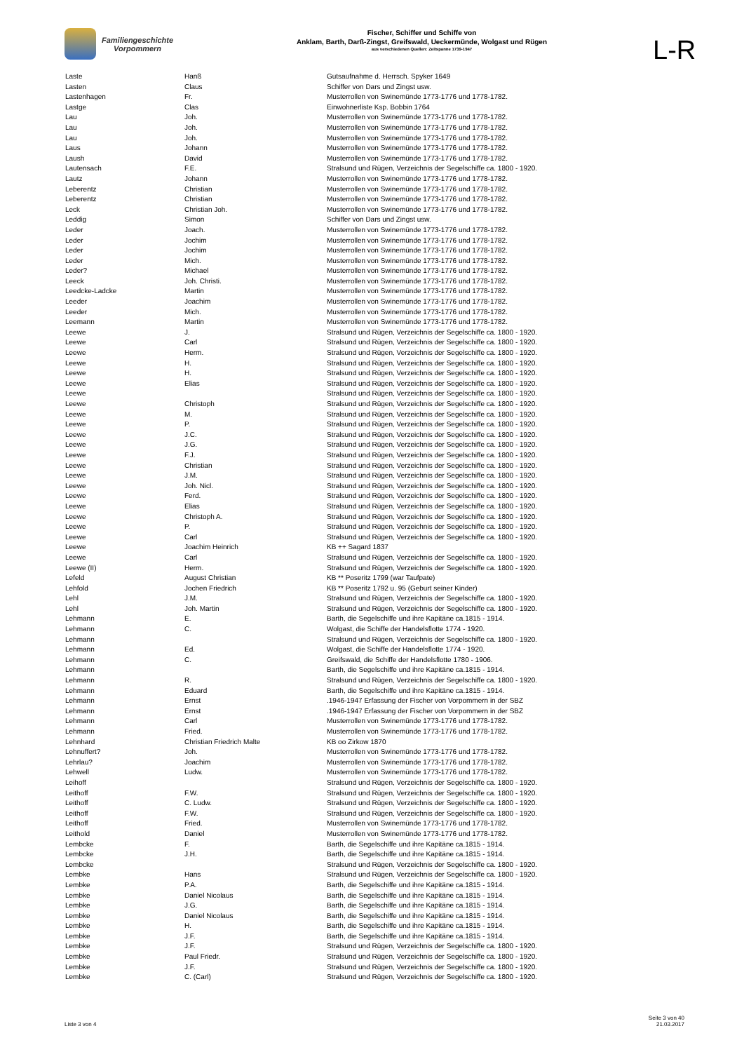Familiengeschichte
Vorpommern
Fischer, Schiffer und Schiffe von
Anklam, Barth, Darß-Zingst, Greifswald, Ueckermünde, Wolgast und Rügen
aus verschiedenen Quellen: Zeitspanne 1739-1947
L-R
| Laste | Hanß | Gutsaufnahme d. Herrsch. Spyker 1649 |
| Lasten | Claus | Schiffer von Dars und Zingst usw. |
| Lastenhagen | Fr. | Musterrollen von Swinemünde 1773-1776 und 1778-1782. |
| Lastge | Clas | Einwohnerliste Ksp. Bobbin 1764 |
| Lau | Joh. | Musterrollen von Swinemünde 1773-1776 und 1778-1782. |
| Lau | Joh. | Musterrollen von Swinemünde 1773-1776 und 1778-1782. |
| Lau | Joh. | Musterrollen von Swinemünde 1773-1776 und 1778-1782. |
| Laus | Johann | Musterrollen von Swinemünde 1773-1776 und 1778-1782. |
| Laush | David | Musterrollen von Swinemünde 1773-1776 und 1778-1782. |
| Lautensach | F.E. | Stralsund und Rügen, Verzeichnis der Segelschiffe ca. 1800 - 1920. |
| Lautz | Johann | Musterrollen von Swinemünde 1773-1776 und 1778-1782. |
| Leberentz | Christian | Musterrollen von Swinemünde 1773-1776 und 1778-1782. |
| Leberentz | Christian | Musterrollen von Swinemünde 1773-1776 und 1778-1782. |
| Leck | Christian Joh. | Musterrollen von Swinemünde 1773-1776 und 1778-1782. |
| Leddig | Simon | Schiffer von Dars und Zingst usw. |
| Leder | Joach. | Musterrollen von Swinemünde 1773-1776 und 1778-1782. |
| Leder | Jochim | Musterrollen von Swinemünde 1773-1776 und 1778-1782. |
| Leder | Jochim | Musterrollen von Swinemünde 1773-1776 und 1778-1782. |
| Leder | Mich. | Musterrollen von Swinemünde 1773-1776 und 1778-1782. |
| Leder? | Michael | Musterrollen von Swinemünde 1773-1776 und 1778-1782. |
| Leeck | Joh. Christi. | Musterrollen von Swinemünde 1773-1776 und 1778-1782. |
| Leedcke-Ladcke | Martin | Musterrollen von Swinemünde 1773-1776 und 1778-1782. |
| Leeder | Joachim | Musterrollen von Swinemünde 1773-1776 und 1778-1782. |
| Leeder | Mich. | Musterrollen von Swinemünde 1773-1776 und 1778-1782. |
| Leemann | Martin | Musterrollen von Swinemünde 1773-1776 und 1778-1782. |
| Leewe | J. | Stralsund und Rügen, Verzeichnis der Segelschiffe ca. 1800 - 1920. |
| Leewe | Carl | Stralsund und Rügen, Verzeichnis der Segelschiffe ca. 1800 - 1920. |
| Leewe | Herm. | Stralsund und Rügen, Verzeichnis der Segelschiffe ca. 1800 - 1920. |
| Leewe | H. | Stralsund und Rügen, Verzeichnis der Segelschiffe ca. 1800 - 1920. |
| Leewe | H. | Stralsund und Rügen, Verzeichnis der Segelschiffe ca. 1800 - 1920. |
| Leewe | Elias | Stralsund und Rügen, Verzeichnis der Segelschiffe ca. 1800 - 1920. |
| Leewe | | Stralsund und Rügen, Verzeichnis der Segelschiffe ca. 1800 - 1920. |
| Leewe | Christoph | Stralsund und Rügen, Verzeichnis der Segelschiffe ca. 1800 - 1920. |
| Leewe | M. | Stralsund und Rügen, Verzeichnis der Segelschiffe ca. 1800 - 1920. |
| Leewe | P. | Stralsund und Rügen, Verzeichnis der Segelschiffe ca. 1800 - 1920. |
| Leewe | J.C. | Stralsund und Rügen, Verzeichnis der Segelschiffe ca. 1800 - 1920. |
| Leewe | J.G. | Stralsund und Rügen, Verzeichnis der Segelschiffe ca. 1800 - 1920. |
| Leewe | F.J. | Stralsund und Rügen, Verzeichnis der Segelschiffe ca. 1800 - 1920. |
| Leewe | Christian | Stralsund und Rügen, Verzeichnis der Segelschiffe ca. 1800 - 1920. |
| Leewe | J.M. | Stralsund und Rügen, Verzeichnis der Segelschiffe ca. 1800 - 1920. |
| Leewe | Joh. Nicl. | Stralsund und Rügen, Verzeichnis der Segelschiffe ca. 1800 - 1920. |
| Leewe | Ferd. | Stralsund und Rügen, Verzeichnis der Segelschiffe ca. 1800 - 1920. |
| Leewe | Elias | Stralsund und Rügen, Verzeichnis der Segelschiffe ca. 1800 - 1920. |
| Leewe | Christoph A. | Stralsund und Rügen, Verzeichnis der Segelschiffe ca. 1800 - 1920. |
| Leewe | P. | Stralsund und Rügen, Verzeichnis der Segelschiffe ca. 1800 - 1920. |
| Leewe | Carl | Stralsund und Rügen, Verzeichnis der Segelschiffe ca. 1800 - 1920. |
| Leewe | Joachim Heinrich | KB ++ Sagard 1837 |
| Leewe | Carl | Stralsund und Rügen, Verzeichnis der Segelschiffe ca. 1800 - 1920. |
| Leewe (II) | Herm. | Stralsund und Rügen, Verzeichnis der Segelschiffe ca. 1800 - 1920. |
| Lefeld | August Christian | KB ** Poseritz 1799 (war Taufpate) |
| Lehfold | Jochen Friedrich | KB ** Poseritz 1792 u. 95 (Geburt seiner Kinder) |
| Lehl | J.M. | Stralsund und Rügen, Verzeichnis der Segelschiffe ca. 1800 - 1920. |
| Lehl | Joh. Martin | Stralsund und Rügen, Verzeichnis der Segelschiffe ca. 1800 - 1920. |
| Lehmann | E. | Barth, die Segelschiffe und ihre Kapitäne ca.1815 - 1914. |
| Lehmann | C. | Wolgast, die Schiffe der Handelsflotte 1774 - 1920. |
| Lehmann | | Stralsund und Rügen, Verzeichnis der Segelschiffe ca. 1800 - 1920. |
| Lehmann | Ed. | Wolgast, die Schiffe der Handelsflotte 1774 - 1920. |
| Lehmann | C. | Greifswald, die Schiffe der Handelsflotte 1780 - 1906. |
| Lehmann | | Barth, die Segelschiffe und ihre Kapitäne ca.1815 - 1914. |
| Lehmann | R. | Stralsund und Rügen, Verzeichnis der Segelschiffe ca. 1800 - 1920. |
| Lehmann | Eduard | Barth, die Segelschiffe und ihre Kapitäne ca.1815 - 1914. |
| Lehmann | Ernst | .1946-1947 Erfassung der Fischer von Vorpommern in der SBZ |
| Lehmann | Ernst | .1946-1947 Erfassung der Fischer von Vorpommern in der SBZ |
| Lehmann | Carl | Musterrollen von Swinemünde 1773-1776 und 1778-1782. |
| Lehmann | Fried. | Musterrollen von Swinemünde 1773-1776 und 1778-1782. |
| Lehnhard | Christian Friedrich Malte | KB oo Zirkow 1870 |
| Lehnuffert? | Joh. | Musterrollen von Swinemünde 1773-1776 und 1778-1782. |
| Lehrlau? | Joachim | Musterrollen von Swinemünde 1773-1776 und 1778-1782. |
| Lehwell | Ludw. | Musterrollen von Swinemünde 1773-1776 und 1778-1782. |
| Leihoff | | Stralsund und Rügen, Verzeichnis der Segelschiffe ca. 1800 - 1920. |
| Leithoff | F.W. | Stralsund und Rügen, Verzeichnis der Segelschiffe ca. 1800 - 1920. |
| Leithoff | C. Ludw. | Stralsund und Rügen, Verzeichnis der Segelschiffe ca. 1800 - 1920. |
| Leithoff | F.W. | Stralsund und Rügen, Verzeichnis der Segelschiffe ca. 1800 - 1920. |
| Leithoff | Fried. | Musterrollen von Swinemünde 1773-1776 und 1778-1782. |
| Leithold | Daniel | Musterrollen von Swinemünde 1773-1776 und 1778-1782. |
| Lembcke | F. | Barth, die Segelschiffe und ihre Kapitäne ca.1815 - 1914. |
| Lembcke | J.H. | Barth, die Segelschiffe und ihre Kapitäne ca.1815 - 1914. |
| Lembcke | | Stralsund und Rügen, Verzeichnis der Segelschiffe ca. 1800 - 1920. |
| Lembke | Hans | Stralsund und Rügen, Verzeichnis der Segelschiffe ca. 1800 - 1920. |
| Lembke | P.A. | Barth, die Segelschiffe und ihre Kapitäne ca.1815 - 1914. |
| Lembke | Daniel Nicolaus | Barth, die Segelschiffe und ihre Kapitäne ca.1815 - 1914. |
| Lembke | J.G. | Barth, die Segelschiffe und ihre Kapitäne ca.1815 - 1914. |
| Lembke | Daniel Nicolaus | Barth, die Segelschiffe und ihre Kapitäne ca.1815 - 1914. |
| Lembke | H. | Barth, die Segelschiffe und ihre Kapitäne ca.1815 - 1914. |
| Lembke | J.F. | Barth, die Segelschiffe und ihre Kapitäne ca.1815 - 1914. |
| Lembke | J.F. | Stralsund und Rügen, Verzeichnis der Segelschiffe ca. 1800 - 1920. |
| Lembke | Paul Friedr. | Stralsund und Rügen, Verzeichnis der Segelschiffe ca. 1800 - 1920. |
| Lembke | J.F. | Stralsund und Rügen, Verzeichnis der Segelschiffe ca. 1800 - 1920. |
| Lembke | C. (Carl) | Stralsund und Rügen, Verzeichnis der Segelschiffe ca. 1800 - 1920. |
Liste 3 von 4
Seite 3 von 40
21.03.2017